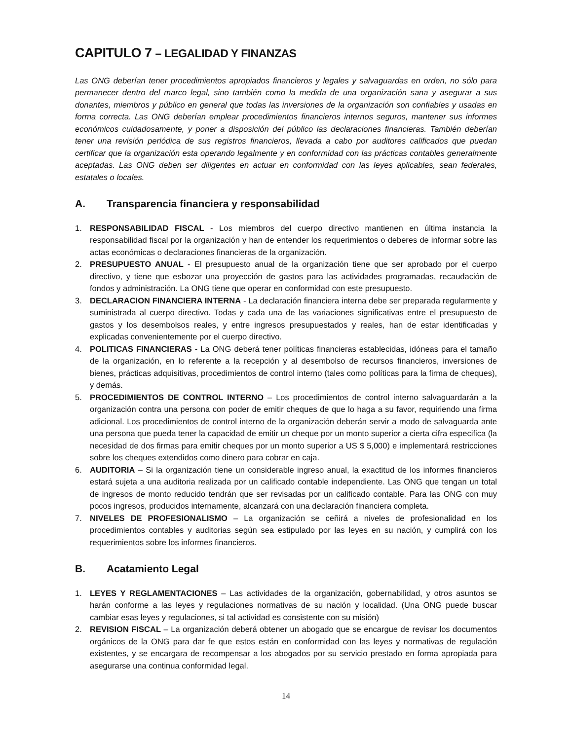CAPITULO 7 – LEGALIDAD Y FINANZAS
Las ONG deberían tener procedimientos apropiados financieros y legales y salvaguardas en orden, no sólo para permanecer dentro del marco legal, sino también como la medida de una organización sana y asegurar a sus donantes, miembros y público en general que todas las inversiones de la organización son confiables y usadas en forma correcta. Las ONG deberían emplear procedimientos financieros internos seguros, mantener sus informes económicos cuidadosamente, y poner a disposición del público las declaraciones financieras. También deberían tener una revisión periódica de sus registros financieros, llevada a cabo por auditores calificados que puedan certificar que la organización esta operando legalmente y en conformidad con las prácticas contables generalmente aceptadas. Las ONG deben ser diligentes en actuar en conformidad con las leyes aplicables, sean federales, estatales o locales.
A. Transparencia financiera y responsabilidad
1. RESPONSABILIDAD FISCAL - Los miembros del cuerpo directivo mantienen en última instancia la responsabilidad fiscal por la organización y han de entender los requerimientos o deberes de informar sobre las actas económicas o declaraciones financieras de la organización.
2. PRESUPUESTO ANUAL - El presupuesto anual de la organización tiene que ser aprobado por el cuerpo directivo, y tiene que esbozar una proyección de gastos para las actividades programadas, recaudación de fondos y administración. La ONG tiene que operar en conformidad con este presupuesto.
3. DECLARACION FINANCIERA INTERNA - La declaración financiera interna debe ser preparada regularmente y suministrada al cuerpo directivo. Todas y cada una de las variaciones significativas entre el presupuesto de gastos y los desembolsos reales, y entre ingresos presupuestados y reales, han de estar identificadas y explicadas convenientemente por el cuerpo directivo.
4. POLITICAS FINANCIERAS - La ONG deberá tener políticas financieras establecidas, idóneas para el tamaño de la organización, en lo referente a la recepción y al desembolso de recursos financieros, inversiones de bienes, prácticas adquisitivas, procedimientos de control interno (tales como políticas para la firma de cheques), y demás.
5. PROCEDIMIENTOS DE CONTROL INTERNO – Los procedimientos de control interno salvaguardarán a la organización contra una persona con poder de emitir cheques de que lo haga a su favor, requiriendo una firma adicional. Los procedimientos de control interno de la organización deberán servir a modo de salvaguarda ante una persona que pueda tener la capacidad de emitir un cheque por un monto superior a cierta cifra especifica (la necesidad de dos firmas para emitir cheques por un monto superior a US $ 5,000) e implementará restricciones sobre los cheques extendidos como dinero para cobrar en caja.
6. AUDITORIA – Si la organización tiene un considerable ingreso anual, la exactitud de los informes financieros estará sujeta a una auditoria realizada por un calificado contable independiente. Las ONG que tengan un total de ingresos de monto reducido tendrán que ser revisadas por un calificado contable. Para las ONG con muy pocos ingresos, producidos internamente, alcanzará con una declaración financiera completa.
7. NIVELES DE PROFESIONALISMO – La organización se ceñirá a niveles de profesionalidad en los procedimientos contables y auditorias según sea estipulado por las leyes en su nación, y cumplirá con los requerimientos sobre los informes financieros.
B. Acatamiento Legal
1. LEYES Y REGLAMENTACIONES – Las actividades de la organización, gobernabilidad, y otros asuntos se harán conforme a las leyes y regulaciones normativas de su nación y localidad. (Una ONG puede buscar cambiar esas leyes y regulaciones, si tal actividad es consistente con su misión)
2. REVISION FISCAL – La organización deberá obtener un abogado que se encargue de revisar los documentos orgánicos de la ONG para dar fe que estos están en conformidad con las leyes y normativas de regulación existentes, y se encargara de recompensar a los abogados por su servicio prestado en forma apropiada para asegurarse una continua conformidad legal.
14